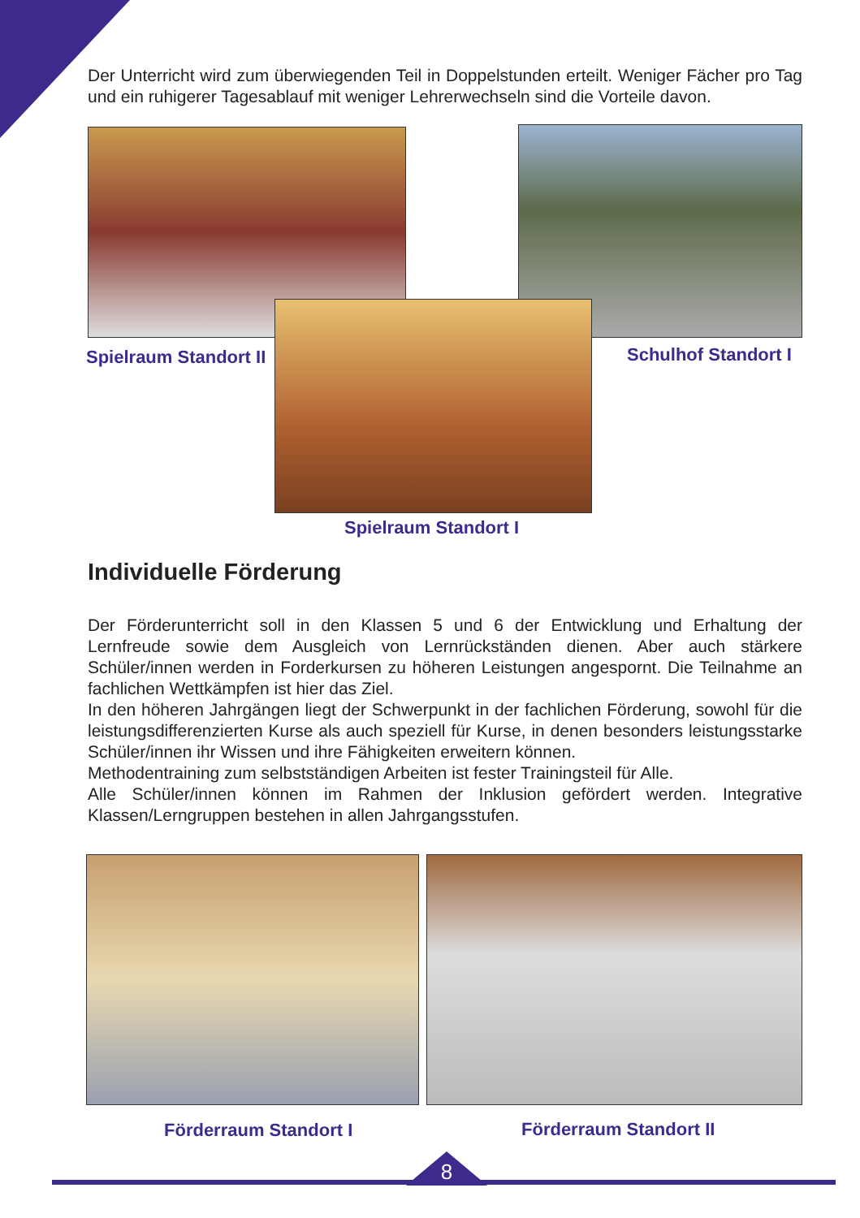Der Unterricht wird zum überwiegenden Teil in Doppelstunden erteilt. Weniger Fächer pro Tag und ein ruhigerer Tagesablauf mit weniger Lehrerwechseln sind die Vorteile davon.
Spielraum Standort II Schulhof Standort I
Spielraum Standort I
Individuelle Förderung
Der Förderunterricht soll in den Klassen 5 und 6 der Entwicklung und Erhaltung der Lernfreude sowie dem Ausgleich von Lernrückständen dienen. Aber auch stärkere Schüler/innen werden in Forderkursen zu höheren Leistungen angespornt. Die Teilnahme an fachlichen Wettkämpfen ist hier das Ziel.
In den höheren Jahrgängen liegt der Schwerpunkt in der fachlichen Förderung, sowohl für die leistungsdifferenzierten Kurse als auch speziell für Kurse, in denen besonders leistungsstarke Schüler/innen ihr Wissen und ihre Fähigkeiten erweitern können.
Methodentraining zum selbstständigen Arbeiten ist fester Trainingsteil für Alle.
Alle Schüler/innen können im Rahmen der Inklusion gefördert werden. Integrative Klassen/Lerngruppen bestehen in allen Jahrgangsstufen.
Förderraum Standort I Förderraum Standort II
8